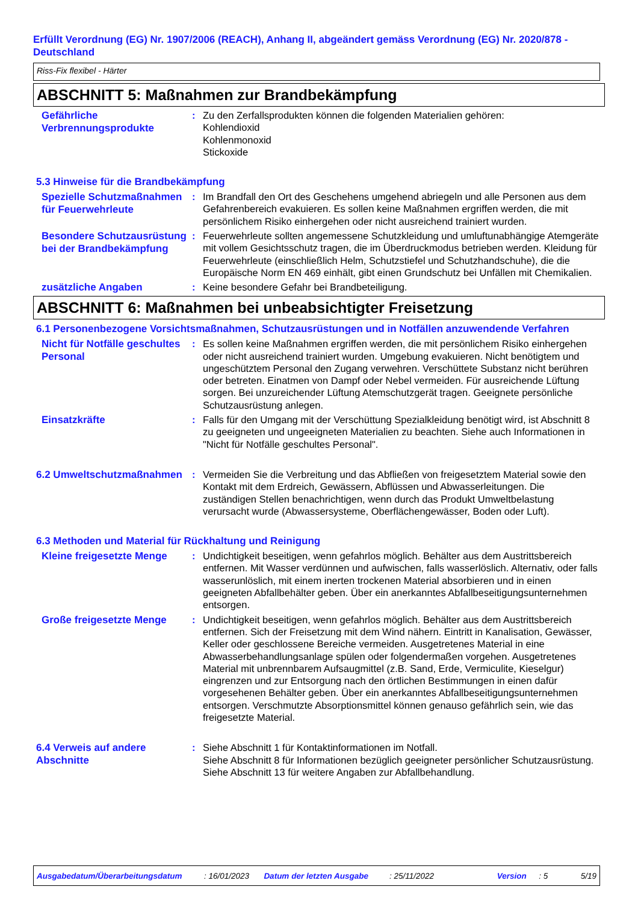Erfüllt Verordnung (EG) Nr. 1907/2006 (REACH), Anhang II, abgeändert gemäss Verordnung (EG) Nr. 2020/878 - Deutschland
Riss-Fix flexibel - Härter
ABSCHNITT 5: Maßnahmen zur Brandbekämpfung
Gefährliche Verbrennungsprodukte
: Zu den Zerfallsprodukten können die folgenden Materialien gehören:
Kohlendioxid
Kohlenmonoxid
Stickoxide
5.3 Hinweise für die Brandbekämpfung
Spezielle Schutzmaßnahmen für Feuerwehrleute
: Im Brandfall den Ort des Geschehens umgehend abriegeln und alle Personen aus dem Gefahrenbereich evakuieren. Es sollen keine Maßnahmen ergriffen werden, die mit persönlichem Risiko einhergehen oder nicht ausreichend trainiert wurden.
Besondere Schutzausrüstung bei der Brandbekämpfung
: Feuerwehrleute sollten angemessene Schutzkleidung und umluftunabhängige Atemgeräte mit vollem Gesichtsschutz tragen, die im Überdruckmodus betrieben werden. Kleidung für Feuerwehrleute (einschließlich Helm, Schutzstiefel und Schutzhandschuhe), die die Europäische Norm EN 469 einhält, gibt einen Grundschutz bei Unfällen mit Chemikalien.
zusätzliche Angaben
: Keine besondere Gefahr bei Brandbeteiligung.
ABSCHNITT 6: Maßnahmen bei unbeabsichtigter Freisetzung
6.1 Personenbezogene Vorsichtsmaßnahmen, Schutzausrüstungen und in Notfällen anzuwendende Verfahren
Nicht für Notfälle geschultes Personal
: Es sollen keine Maßnahmen ergriffen werden, die mit persönlichem Risiko einhergehen oder nicht ausreichend trainiert wurden. Umgebung evakuieren. Nicht benötigtem und ungeschütztem Personal den Zugang verwehren. Verschüttete Substanz nicht berühren oder betreten. Einatmen von Dampf oder Nebel vermeiden. Für ausreichende Lüftung sorgen. Bei unzureichender Lüftung Atemschutzgerät tragen. Geeignete persönliche Schutzausrüstung anlegen.
Einsatzkräfte
: Falls für den Umgang mit der Verschüttung Spezialkleidung benötigt wird, ist Abschnitt 8 zu geeigneten und ungeeigneten Materialien zu beachten. Siehe auch Informationen in "Nicht für Notfälle geschultes Personal".
6.2 Umweltschutzmaßnahmen
: Vermeiden Sie die Verbreitung und das Abfließen von freigesetztem Material sowie den Kontakt mit dem Erdreich, Gewässern, Abflüssen und Abwasserleitungen. Die zuständigen Stellen benachrichtigen, wenn durch das Produkt Umweltbelastung verursacht wurde (Abwassersysteme, Oberflächengewässer, Boden oder Luft).
6.3 Methoden und Material für Rückhaltung und Reinigung
Kleine freigesetzte Menge
: Undichtigkeit beseitigen, wenn gefahrlos möglich. Behälter aus dem Austrittsbereich entfernen. Mit Wasser verdünnen und aufwischen, falls wasserlöslich. Alternativ, oder falls wasserunlöslich, mit einem inerten trockenen Material absorbieren und in einen geeigneten Abfallbehälter geben. Über ein anerkanntes Abfallbeseitigungsunternehmen entsorgen.
Große freigesetzte Menge
: Undichtigkeit beseitigen, wenn gefahrlos möglich. Behälter aus dem Austrittsbereich entfernen. Sich der Freisetzung mit dem Wind nähern. Eintritt in Kanalisation, Gewässer, Keller oder geschlossene Bereiche vermeiden. Ausgetretenes Material in eine Abwasserbehandlungsanlage spülen oder folgendermaßen vorgehen. Ausgetretenes Material mit unbrennbarem Aufsaugmittel (z.B. Sand, Erde, Vermiculite, Kieselgur) eingrenzen und zur Entsorgung nach den örtlichen Bestimmungen in einen dafür vorgesehenen Behälter geben. Über ein anerkanntes Abfallbeseitigungsunternehmen entsorgen. Verschmutzte Absorptionsmittel können genauso gefährlich sein, wie das freigesetzte Material.
6.4 Verweis auf andere Abschnitte
: Siehe Abschnitt 1 für Kontaktinformationen im Notfall.
Siehe Abschnitt 8 für Informationen bezüglich geeigneter persönlicher Schutzausrüstung.
Siehe Abschnitt 13 für weitere Angaben zur Abfallbehandlung.
Ausgabedatum/Überarbeitungsdatum: 16/01/2023 Datum der letzten Ausgabe: 25/11/2022 Version: 5 5/19